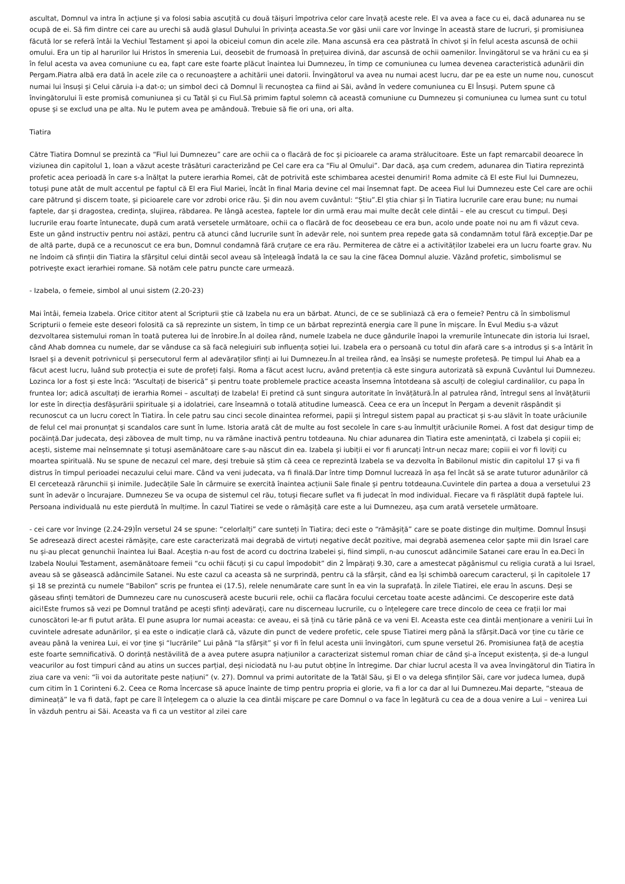ascultat, Domnul va intra în acțiune și va folosi sabia ascuțită cu două tăișuri împotriva celor care învață aceste rele. El va avea a face cu ei, dacă adunarea nu se ocupă de ei. Să fim dintre cei care au urechi să audă glasul Duhului în privința aceasta.Se vor găsi unii care vor învinge în această stare de lucruri, și promisiunea făcută lor se referă întâi la Vechiul Testament și apoi la obiceiul comun din acele zile. Mana ascunsă era cea păstrată în chivot și în felul acesta ascunsă de ochii omului. Era un tip al harurilor lui Hristos în smerenia Lui, deosebit de frumoasă în prețuirea divină, dar ascunsă de ochii oamenilor. Învingătorul se va hrăni cu ea și în felul acesta va avea comuniune cu ea, fapt care este foarte plăcut înaintea lui Dumnezeu, în timp ce comuniunea cu lumea devenea caracteristică adunării din Pergam.Piatra albă era dată în acele zile ca o recunoaștere a achitării unei datorii. Învingătorul va avea nu numai acest lucru, dar pe ea este un nume nou, cunoscut numai lui însuși și Celui căruia i-a dat-o; un simbol deci că Domnul îi recunoștea ca fiind ai Săi, având în vedere comuniunea cu El Însuși. Putem spune că învingătorului îi este promisă comuniunea și cu Tatăl și cu Fiul.Să primim faptul solemn că această comuniune cu Dumnezeu și comuniunea cu lumea sunt cu totul opuse și se exclud una pe alta. Nu le putem avea pe amândouă. Trebuie să fie ori una, ori alta.
Tiatira
Către Tiatira Domnul se prezintă ca “Fiul lui Dumnezeu” care are ochii ca o flacără de foc și picioarele ca arama strălucitoare. Este un fapt remarcabil deoarece în viziunea din capitolul 1, Ioan a văzut aceste trăsături caracterizând pe Cel care era ca “Fiu al Omului”. Dar dacă, așa cum credem, adunarea din Tiatira reprezintă profetic acea perioadă în care s-a înălțat la putere ierarhia Romei, cât de potrivită este schimbarea acestei denumiri! Roma admite că El este Fiul lui Dumnezeu, totuși pune atât de mult accentul pe faptul că El era Fiul Mariei, încât în final Maria devine cel mai însemnat fapt. De aceea Fiul lui Dumnezeu este Cel care are ochii care pătrund și discern toate, și picioarele care vor zdrobi orice rău. Și din nou avem cuvântul: “Știu”.El știa chiar și în Tiatira lucrurile care erau bune; nu numai faptele, dar și dragostea, credința, slujirea, răbdarea. Pe lângă acestea, faptele lor din urmă erau mai multe decât cele dintâi – ele au crescut cu timpul. Deși lucrurile erau foarte întunecate, după cum arată versetele următoare, ochii ca o flacără de foc deosebeau ce era bun, acolo unde poate noi nu am fi văzut ceva. Este un gând instructiv pentru noi astăzi, pentru că atunci când lucrurile sunt în adevăr rele, noi suntem prea repede gata să condamnăm totul fără excepție.Dar pe de altă parte, după ce a recunoscut ce era bun, Domnul condamnă fără cruțare ce era rău. Permiterea de către ei a activităților Izabelei era un lucru foarte grav. Nu ne îndoim că sfinții din Tiatira la sfârșitul celui dintâi secol aveau să înțeleagă îndată la ce sau la cine făcea Domnul aluzie. Văzând profetic, simbolismul se potrivește exact ierarhiei romane. Să notăm cele patru puncte care urmează.
- Izabela, o femeie, simbol al unui sistem (2.20-23)
Mai întâi, femeia Izabela. Orice cititor atent al Scripturii știe că Izabela nu era un bărbat. Atunci, de ce se subliniază că era o femeie? Pentru că în simbolismul Scripturii o femeie este deseori folosită ca să reprezinte un sistem, în timp ce un bărbat reprezintă energia care îl pune în mișcare. În Evul Mediu s-a văzut dezvoltarea sistemului roman în toată puterea lui de înrobire.În al doilea rând, numele Izabela ne duce gândurile înapoi la vremurile întunecate din istoria lui Israel, când Ahab domnea cu numele, dar se vânduse ca să facă nelegiuiri sub influența soției lui. Izabela era o persoană cu totul din afară care s-a introdus și s-a întărit în Israel și a devenit potrivnicul și persecutorul ferm al adevăraților sfinți ai lui Dumnezeu.În al treilea rând, ea însăși se numește profetesă. Pe timpul lui Ahab ea a făcut acest lucru, luând sub protecția ei sute de profeți falși. Roma a făcut acest lucru, având pretenția că este singura autorizată să expună Cuvântul lui Dumnezeu. Lozinca lor a fost și este încă: “Ascultați de biserică” și pentru toate problemele practice aceasta însemna întotdeana să asculți de colegiul cardinalilor, cu papa în fruntea lor; adică ascultați de ierarhia Romei – ascultați de Izabela! Ei pretind că sunt singura autoritate în învățătură.În al patrulea rând, întregul sens al învățăturii lor este în direcția desfășurării spirituale și a idolatriei, care înseamnă o totală atitudine lumească. Ceea ce era un început în Pergam a devenit răspândit și recunoscut ca un lucru corect în Tiatira. În cele patru sau cinci secole dinaintea reformei, papii și întregul sistem papal au practicat și s-au slăvit în toate urâciunile de felul cel mai pronunțat și scandalos care sunt în lume. Istoria arată cât de multe au fost secolele în care s-au înmulțit urâciunile Romei. A fost dat desigur timp de pocăință.Dar judecata, deși zăbovea de mult timp, nu va rămâne inactivă pentru totdeauna. Nu chiar adunarea din Tiatira este amenințată, ci Izabela și copiii ei; acești, sisteme mai neînsemnate și totuși asemănătoare care s-au născut din ea. Izabela și iubiții ei vor fi aruncați într-un necaz mare; copiii ei vor fi loviți cu moartea spirituală. Nu se spune de necazul cel mare, deși trebuie să știm că ceea ce reprezintă Izabela se va dezvolta în Babilonul mistic din capitolul 17 și va fi distrus în timpul perioadei necazului celui mare. Când va veni judecata, va fi finală.Dar între timp Domnul lucrează în așa fel încât să se arate tuturor adunărilor că El cercetează rărunchii și inimile. Judecățile Sale în cârmuire se exercită înaintea acțiunii Sale finale și pentru totdeauna.Cuvintele din partea a doua a versetului 23 sunt în adevăr o încurajare. Dumnezeu Se va ocupa de sistemul cel rău, totuși fiecare suflet va fi judecat în mod individual. Fiecare va fi răsplătit după faptele lui. Persoana individuală nu este pierdută în mulțime. În cazul Tiatirei se vede o rămășiță care este a lui Dumnezeu, așa cum arată versetele următoare.
- cei care vor învinge (2.24-29)În versetul 24 se spune: “celorlalți” care sunteți în Tiatira; deci este o “rămășiță” care se poate distinge din mulțime. Domnul Însuși Se adresează direct acestei rămășițe, care este caracterizată mai degrabă de virtuți negative decât pozitive, mai degrabă asemenea celor șapte mii din Israel care nu și-au plecat genunchii înaintea lui Baal. Aceștia n-au fost de acord cu doctrina Izabelei și, fiind simpli, n-au cunoscut adâncimile Satanei care erau în ea.Deci în Izabela Noului Testament, asemănătoare femeii “cu ochii făcuți și cu capul împodobit” din 2 Împărați 9.30, care a amestecat păgânismul cu religia curată a lui Israel, aveau să se găsească adâncimile Satanei. Nu este cazul ca aceasta să ne surprindă, pentru că la sfârșit, când ea își schimbă oarecum caracterul, și în capitolele 17 și 18 se prezintă cu numele “Babilon” scris pe fruntea ei (17.5), relele nenumărate care sunt în ea vin la suprafață. În zilele Tiatirei, ele erau în ascuns. Deși se găseau sfinți temători de Dumnezeu care nu cunoscuseră aceste bucurii rele, ochii ca flacăra focului cercetau toate aceste adâncimi. Ce descoperire este dată aici!Este frumos să vezi pe Domnul tratând pe acești sfinți adevărați, care nu discerneau lucrurile, cu o înțelegere care trece dincolo de ceea ce frații lor mai cunoscători le-ar fi putut arăta. El pune asupra lor numai aceasta: ce aveau, ei să țină cu tărie până ce va veni El. Aceasta este cea dintâi menționare a venirii Lui în cuvintele adresate adunărilor, și ea este o indicație clară că, văzute din punct de vedere profetic, cele spuse Tiatirei merg până la sfârșit.Dacă vor ține cu tărie ce aveau până la venirea Lui, ei vor ține și “lucrările” Lui până “la sfârșit” și vor fi în felul acesta unii învingători, cum spune versetul 26. Promisiunea față de aceștia este foarte semnificativă. O dorință nestăvilită de a avea putere asupra națiunilor a caracterizat sistemul roman chiar de când și-a început existența, și de-a lungul veacurilor au fost timpuri când au atins un succes parțial, deși niciodată nu l-au putut obține în întregime. Dar chiar lucrul acesta îl va avea învingătorul din Tiatira în ziua care va veni: “îi voi da autoritate peste națiuni” (v. 27). Domnul va primi autoritate de la Tatăl Său, și El o va delega sfinților Săi, care vor judeca lumea, după cum citim în 1 Corinteni 6.2. Ceea ce Roma încercase să apuce înainte de timp pentru propria ei glorie, va fi a lor ca dar al lui Dumnezeu.Mai departe, “steaua de dimineață” le va fi dată, fapt pe care îl înțelegem ca o aluzie la cea dintâi mișcare pe care Domnul o va face în legătură cu cea de a doua venire a Lui – venirea Lui în văzduh pentru ai Săi. Aceasta va fi ca un vestitor al zilei care